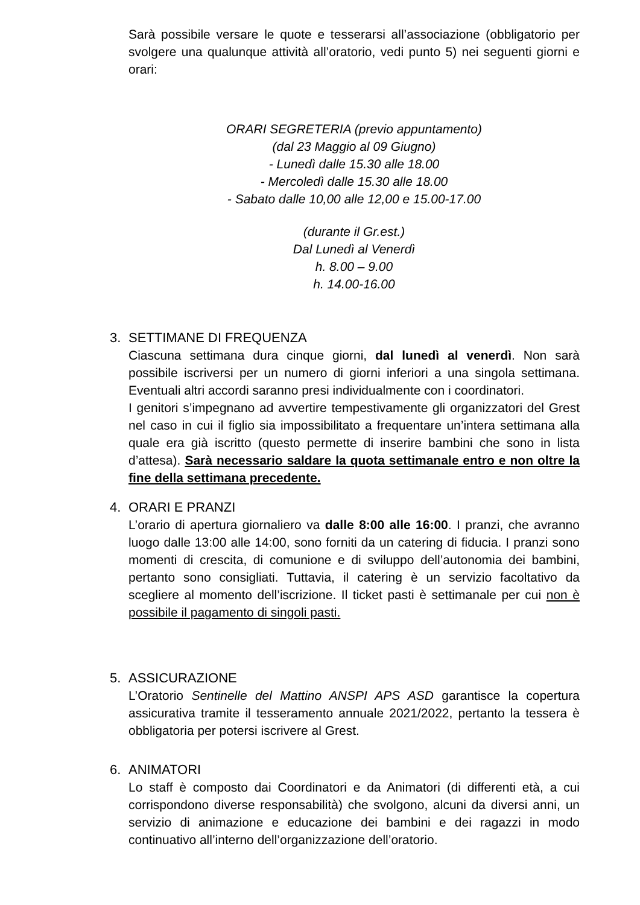Sarà possibile versare le quote e tesserarsi all’associazione (obbligatorio per svolgere una qualunque attività all’oratorio, vedi punto 5) nei seguenti giorni e orari:
ORARI SEGRETERIA (previo appuntamento)
(dal 23 Maggio al 09 Giugno)
- Lunedì dalle 15.30 alle 18.00
- Mercoledì dalle 15.30 alle 18.00
- Sabato dalle 10,00 alle 12,00 e 15.00-17.00
(durante il Gr.est.)
Dal Lunedì al Venerdì
h. 8.00 – 9.00
h. 14.00-16.00
3. SETTIMANE DI FREQUENZA
Ciascuna settimana dura cinque giorni, dal lunedì al venerdì. Non sarà possibile iscriversi per un numero di giorni inferiori a una singola settimana. Eventuali altri accordi saranno presi individualmente con i coordinatori.
I genitori s’impegnano ad avvertire tempestivamente gli organizzatori del Grest nel caso in cui il figlio sia impossibilitato a frequentare un’intera settimana alla quale era già iscritto (questo permette di inserire bambini che sono in lista d’attesa). Sarà necessario saldare la quota settimanale entro e non oltre la fine della settimana precedente.
4. ORARI E PRANZI
L’orario di apertura giornaliero va dalle 8:00 alle 16:00. I pranzi, che avranno luogo dalle 13:00 alle 14:00, sono forniti da un catering di fiducia. I pranzi sono momenti di crescita, di comunione e di sviluppo dell’autonomia dei bambini, pertanto sono consigliati. Tuttavia, il catering è un servizio facoltativo da scegliere al momento dell’iscrizione. Il ticket pasti è settimanale per cui non è possibile il pagamento di singoli pasti.
5. ASSICURAZIONE
L’Oratorio Sentinelle del Mattino ANSPI APS ASD garantisce la copertura assicurativa tramite il tesseramento annuale 2021/2022, pertanto la tessera è obbligatoria per potersi iscrivere al Grest.
6. ANIMATORI
Lo staff è composto dai Coordinatori e da Animatori (di differenti età, a cui corrispondono diverse responsabilità) che svolgono, alcuni da diversi anni, un servizio di animazione e educazione dei bambini e dei ragazzi in modo continuativo all’interno dell’organizzazione dell’oratorio.